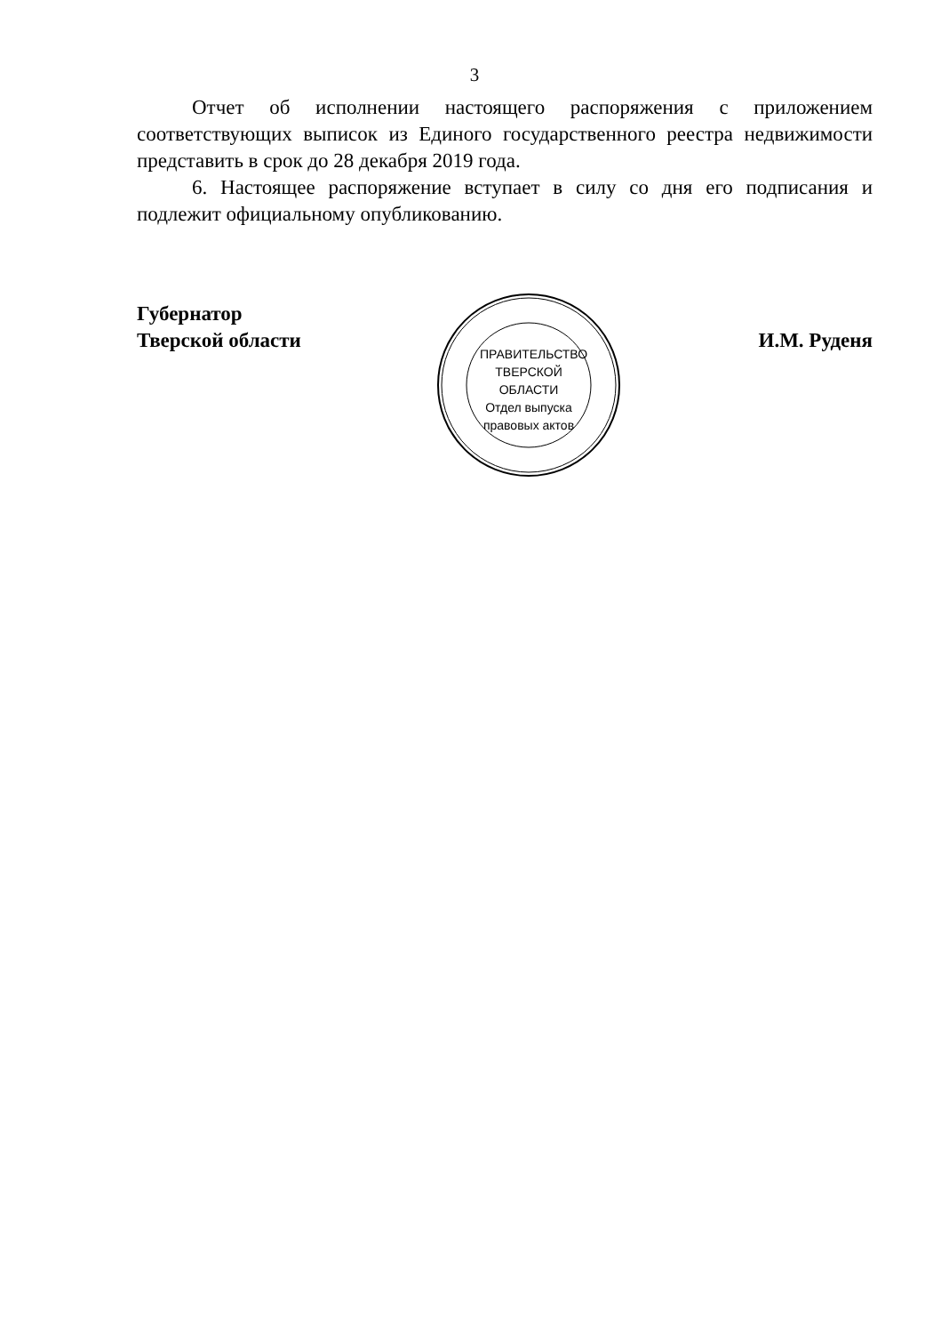3
Отчет об исполнении настоящего распоряжения с приложением соответствующих выписок из Единого государственного реестра недвижимости представить в срок до 28 декабря 2019 года.
6. Настоящее распоряжение вступает в силу со дня его подписания и подлежит официальному опубликованию.
Губернатор
Тверской области
И.М. Руденя
ПРАВИТЕЛЬСТВО ТВЕРСКОЙ ОБЛАСТИ
Отдел выпуска правовых актов